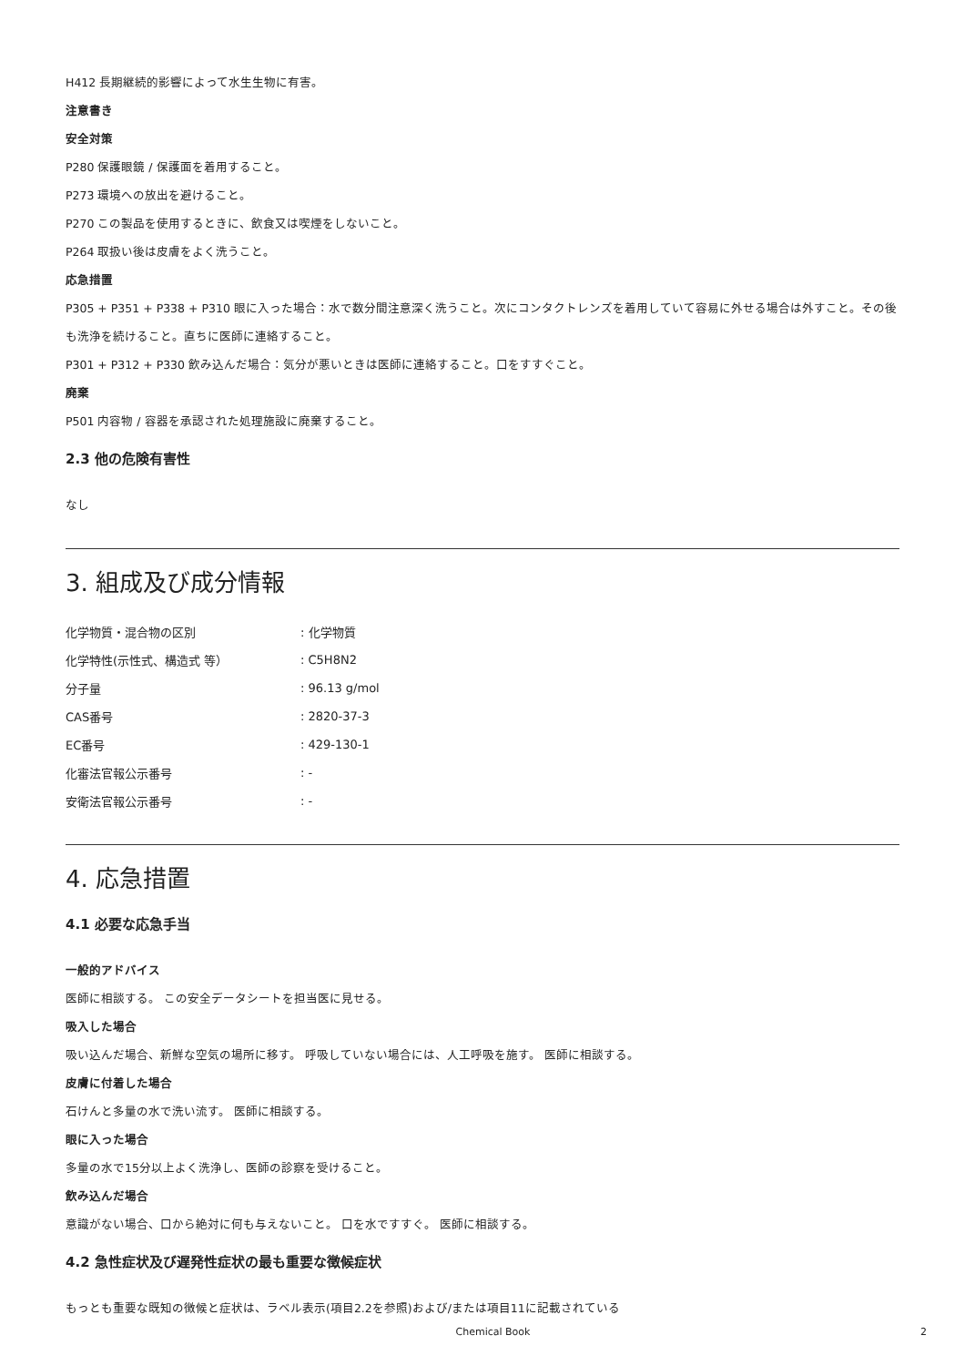H412 長期継続的影響によって水生生物に有害。
注意書き
安全対策
P280 保護眼鏡 / 保護面を着用すること。
P273 環境への放出を避けること。
P270 この製品を使用するときに、飲食又は喫煙をしないこと。
P264 取扱い後は皮膚をよく洗うこと。
応急措置
P305 + P351 + P338 + P310 眼に入った場合：水で数分間注意深く洗うこと。次にコンタクトレンズを着用していて容易に外せる場合は外すこと。その後も洗浄を続けること。直ちに医師に連絡すること。
P301 + P312 + P330 飲み込んだ場合：気分が悪いときは医師に連絡すること。口をすすぐこと。
廃棄
P501 内容物 / 容器を承認された処理施設に廃棄すること。
2.3 他の危険有害性
なし
3. 組成及び成分情報
| 化学物質・混合物の区別 | : 化学物質 |
| 化学特性(示性式、構造式 等） | : C5H8N2 |
| 分子量 | : 96.13 g/mol |
| CAS番号 | : 2820-37-3 |
| EC番号 | : 429-130-1 |
| 化審法官報公示番号 | : - |
| 安衛法官報公示番号 | : - |
4. 応急措置
4.1 必要な応急手当
一般的アドバイス
医師に相談する。 この安全データシートを担当医に見せる。
吸入した場合
吸い込んだ場合、新鮮な空気の場所に移す。 呼吸していない場合には、人工呼吸を施す。 医師に相談する。
皮膚に付着した場合
石けんと多量の水で洗い流す。 医師に相談する。
眼に入った場合
多量の水で15分以上よく洗浄し、医師の診察を受けること。
飲み込んだ場合
意識がない場合、口から絶対に何も与えないこと。 口を水ですすぐ。 医師に相談する。
4.2 急性症状及び遅発性症状の最も重要な徴候症状
もっとも重要な既知の徴候と症状は、ラベル表示(項目2.2を参照)および/または項目11に記載されている
Chemical Book 2